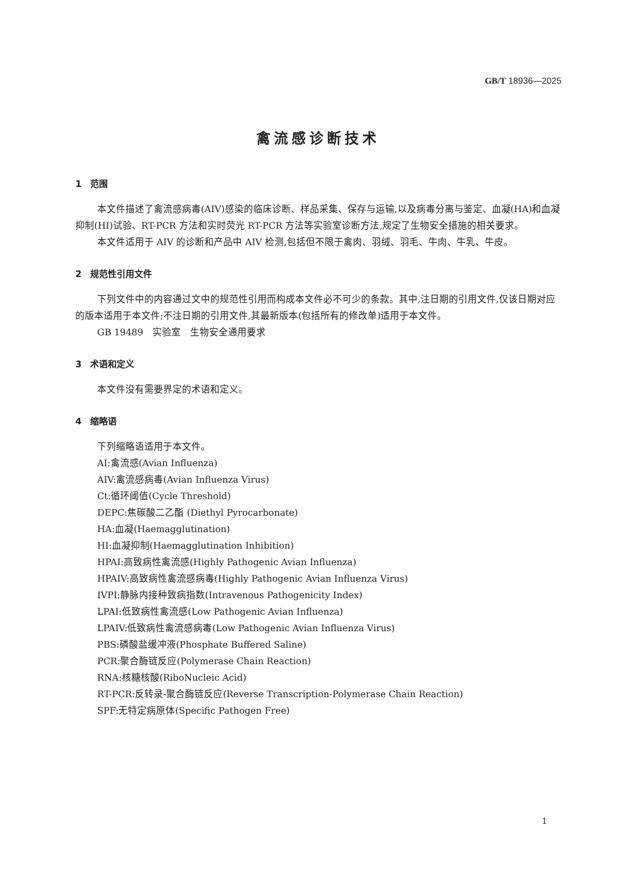GB/T 18936—2025
禽流感诊断技术
1　范围
本文件描述了禽流感病毒(AIV)感染的临床诊断、样品采集、保存与运输,以及病毒分离与鉴定、血凝(HA)和血凝抑制(HI)试验、RT-PCR 方法和实时荧光 RT-PCR 方法等实验室诊断方法,规定了生物安全措施的相关要求。
本文件适用于 AIV 的诊断和产品中 AIV 检测,包括但不限于禽肉、羽绒、羽毛、牛肉、牛乳、牛皮。
2　规范性引用文件
下列文件中的内容通过文中的规范性引用而构成本文件必不可少的条款。其中,注日期的引用文件,仅该日期对应的版本适用于本文件;不注日期的引用文件,其最新版本(包括所有的修改单)适用于本文件。
GB 19489　实验室　生物安全通用要求
3　术语和定义
本文件没有需要界定的术语和定义。
4　缩略语
下列缩略语适用于本文件。
AI:禽流感(Avian Influenza)
AIV:禽流感病毒(Avian Influenza Virus)
Ct:循环阈值(Cycle Threshold)
DEPC:焦碳酸二乙酯 (Diethyl Pyrocarbonate)
HA:血凝(Haemagglutination)
HI:血凝抑制(Haemagglutination Inhibition)
HPAI:高致病性禽流感(Highly Pathogenic Avian Influenza)
HPAIV:高致病性禽流感病毒(Highly Pathogenic Avian Influenza Virus)
IVPI:静脉内接种致病指数(Intravenous Pathogenicity Index)
LPAI:低致病性禽流感(Low Pathogenic Avian Influenza)
LPAIV:低致病性禽流感病毒(Low Pathogenic Avian Influenza Virus)
PBS:磷酸盐缓冲液(Phosphate Buffered Saline)
PCR:聚合酶链反应(Polymerase Chain Reaction)
RNA:核糖核酸(RiboNucleic Acid)
RT-PCR:反转录-聚合酶链反应(Reverse Transcription-Polymerase Chain Reaction)
SPF:无特定病原体(Specific Pathogen Free)
1